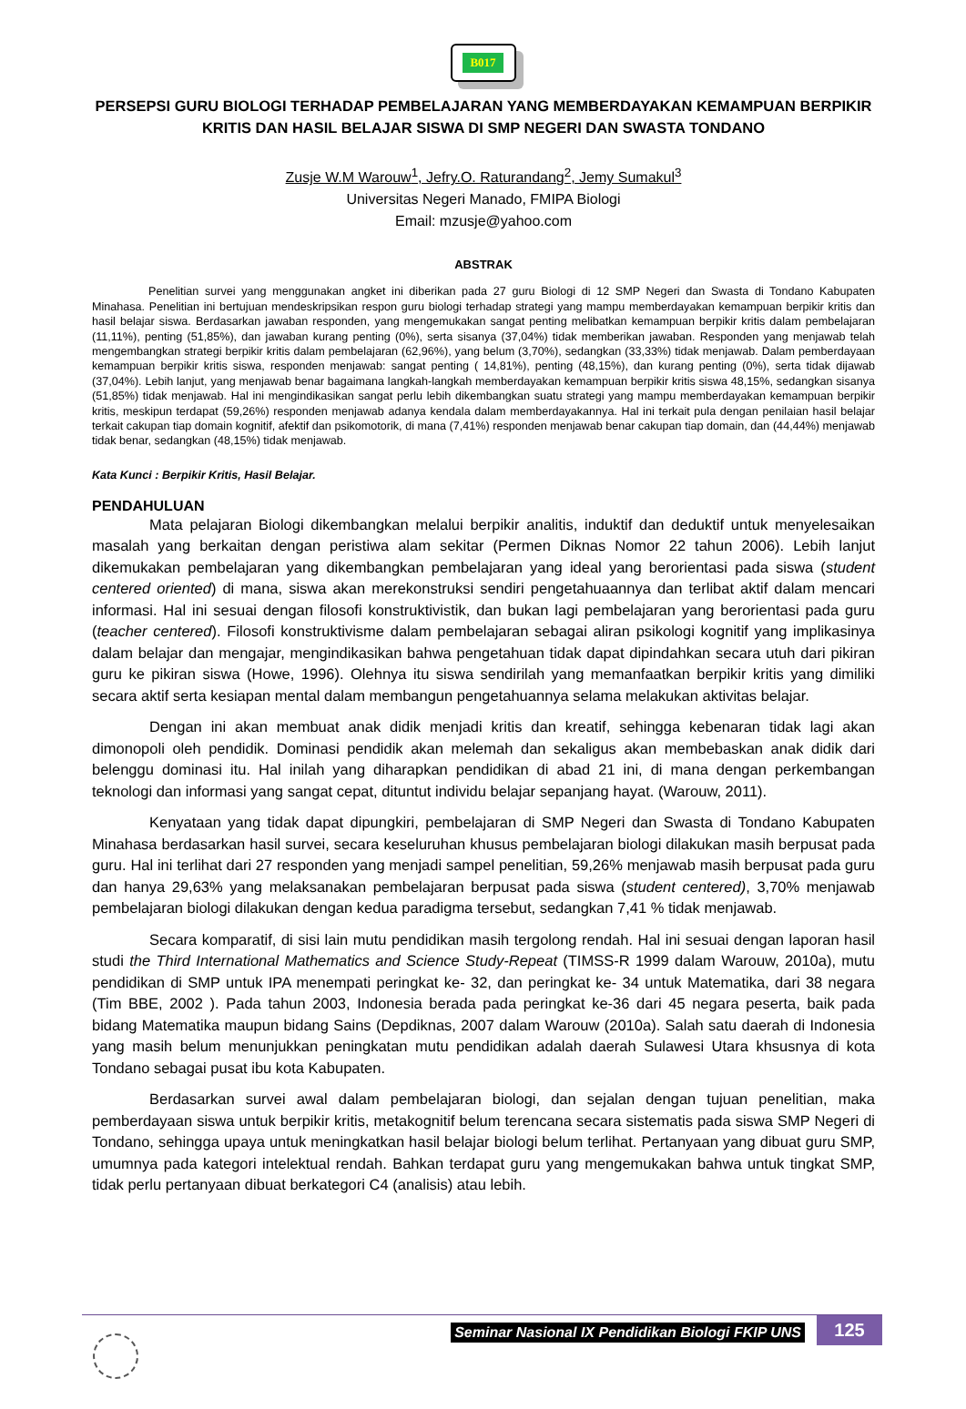B017
PERSEPSI GURU BIOLOGI TERHADAP PEMBELAJARAN YANG MEMBERDAYAKAN KEMAMPUAN BERPIKIR KRITIS DAN HASIL BELAJAR SISWA DI SMP NEGERI DAN SWASTA TONDANO
Zusje W.M Warouw<sup>1</sup>, Jefry.O. Raturandang<sup>2</sup>, Jemy Sumakul<sup>3</sup>
Universitas Negeri Manado, FMIPA Biologi
Email: mzusje@yahoo.com
ABSTRAK
Penelitian survei yang menggunakan angket ini diberikan pada 27 guru Biologi di 12 SMP Negeri dan Swasta di Tondano Kabupaten Minahasa. Penelitian ini bertujuan mendeskripsikan respon guru biologi terhadap strategi yang mampu memberdayakan kemampuan berpikir kritis dan hasil belajar siswa. Berdasarkan jawaban responden, yang mengemukakan sangat penting melibatkan kemampuan berpikir kritis dalam pembelajaran (11,11%), penting (51,85%), dan jawaban kurang penting (0%), serta sisanya (37,04%) tidak memberikan jawaban. Responden yang menjawab telah mengembangkan strategi berpikir kritis dalam pembelajaran (62,96%), yang belum (3,70%), sedangkan (33,33%) tidak menjawab. Dalam pemberdayaan kemampuan berpikir kritis siswa, responden menjawab: sangat penting ( 14,81%), penting (48,15%), dan kurang penting (0%), serta tidak dijawab (37,04%). Lebih lanjut, yang menjawab benar bagaimana langkah-langkah memberdayakan kemampuan berpikir kritis siswa 48,15%, sedangkan sisanya (51,85%) tidak menjawab. Hal ini mengindikasikan sangat perlu lebih dikembangkan suatu strategi yang mampu memberdayakan kemampuan berpikir kritis, meskipun terdapat (59,26%) responden menjawab adanya kendala dalam memberdayakannya. Hal ini terkait pula dengan penilaian hasil belajar terkait cakupan tiap domain kognitif, afektif dan psikomotorik, di mana (7,41%) responden menjawab benar cakupan tiap domain, dan (44,44%) menjawab tidak benar, sedangkan (48,15%) tidak menjawab.
Kata Kunci : Berpikir Kritis, Hasil Belajar.
PENDAHULUAN
Mata pelajaran Biologi dikembangkan melalui berpikir analitis, induktif dan deduktif untuk menyelesaikan masalah yang berkaitan dengan peristiwa alam sekitar (Permen Diknas Nomor 22 tahun 2006). Lebih lanjut dikemukakan pembelajaran yang dikembangkan pembelajaran yang ideal yang berorientasi pada siswa (student centered oriented) di mana, siswa akan merekonstruksi sendiri pengetahuaannya dan terlibat aktif dalam mencari informasi. Hal ini sesuai dengan filosofi konstruktivistik, dan bukan lagi pembelajaran yang berorientasi pada guru (teacher centered). Filosofi konstruktivisme dalam pembelajaran sebagai aliran psikologi kognitif yang implikasinya dalam belajar dan mengajar, mengindikasikan bahwa pengetahuan tidak dapat dipindahkan secara utuh dari pikiran guru ke pikiran siswa (Howe, 1996). Olehnya itu siswa sendirilah yang memanfaatkan berpikir kritis yang dimiliki secara aktif serta kesiapan mental dalam membangun pengetahuannya selama melakukan aktivitas belajar.
Dengan ini akan membuat anak didik menjadi kritis dan kreatif, sehingga kebenaran tidak lagi akan dimonopoli oleh pendidik. Dominasi pendidik akan melemah dan sekaligus akan membebaskan anak didik dari belenggu dominasi itu. Hal inilah yang diharapkan pendidikan di abad 21 ini, di mana dengan perkembangan teknologi dan informasi yang sangat cepat, dituntut individu belajar sepanjang hayat. (Warouw, 2011).
Kenyataan yang tidak dapat dipungkiri, pembelajaran di SMP Negeri dan Swasta di Tondano Kabupaten Minahasa berdasarkan hasil survei, secara keseluruhan khusus pembelajaran biologi dilakukan masih berpusat pada guru. Hal ini terlihat dari 27 responden yang menjadi sampel penelitian, 59,26% menjawab masih berpusat pada guru dan hanya 29,63% yang melaksanakan pembelajaran berpusat pada siswa (student centered), 3,70% menjawab pembelajaran biologi dilakukan dengan kedua paradigma tersebut, sedangkan 7,41 % tidak menjawab.
Secara komparatif, di sisi lain mutu pendidikan masih tergolong rendah. Hal ini sesuai dengan laporan hasil studi the Third International Mathematics and Science Study-Repeat (TIMSS-R 1999 dalam Warouw, 2010a), mutu pendidikan di SMP untuk IPA menempati peringkat ke- 32, dan peringkat ke- 34 untuk Matematika, dari 38 negara (Tim BBE, 2002 ). Pada tahun 2003, Indonesia berada pada peringkat ke-36 dari 45 negara peserta, baik pada bidang Matematika maupun bidang Sains (Depdiknas, 2007 dalam Warouw (2010a). Salah satu daerah di Indonesia yang masih belum menunjukkan peningkatan mutu pendidikan adalah daerah Sulawesi Utara khsusnya di kota Tondano sebagai pusat ibu kota Kabupaten.
Berdasarkan survei awal dalam pembelajaran biologi, dan sejalan dengan tujuan penelitian, maka pemberdayaan siswa untuk berpikir kritis, metakognitif belum terencana secara sistematis pada siswa SMP Negeri di Tondano, sehingga upaya untuk meningkatkan hasil belajar biologi belum terlihat. Pertanyaan yang dibuat guru SMP, umumnya pada kategori intelektual rendah. Bahkan terdapat guru yang mengemukakan bahwa untuk tingkat SMP, tidak perlu pertanyaan dibuat berkategori C4 (analisis) atau lebih.
Seminar Nasional IX Pendidikan Biologi FKIP UNS 125